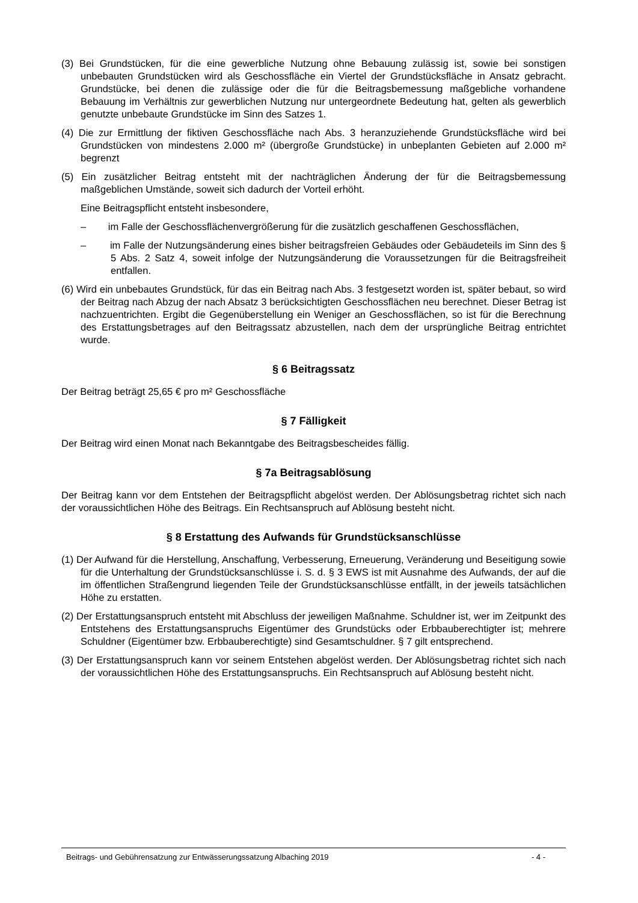(3) Bei Grundstücken, für die eine gewerbliche Nutzung ohne Bebauung zulässig ist, sowie bei sonstigen unbebauten Grundstücken wird als Geschossfläche ein Viertel der Grundstücksfläche in Ansatz gebracht. Grundstücke, bei denen die zulässige oder die für die Beitragsbemessung maßgebliche vorhandene Bebauung im Verhältnis zur gewerblichen Nutzung nur untergeordnete Bedeutung hat, gelten als gewerblich genutzte unbebaute Grundstücke im Sinn des Satzes 1.
(4) Die zur Ermittlung der fiktiven Geschossfläche nach Abs. 3 heranzuziehende Grundstücksfläche wird bei Grundstücken von mindestens 2.000 m² (übergroße Grundstücke) in unbeplanten Gebieten auf 2.000 m² begrenzt
(5) Ein zusätzlicher Beitrag entsteht mit der nachträglichen Änderung der für die Beitragsbemessung maßgeblichen Umstände, soweit sich dadurch der Vorteil erhöht.
Eine Beitragspflicht entsteht insbesondere,
– im Falle der Geschossflächenvergrößerung für die zusätzlich geschaffenen Geschossflächen,
– im Falle der Nutzungsänderung eines bisher beitragsfreien Gebäudes oder Gebäudeteils im Sinn des § 5 Abs. 2 Satz 4, soweit infolge der Nutzungsänderung die Voraussetzungen für die Beitragsfreiheit entfallen.
(6) Wird ein unbebautes Grundstück, für das ein Beitrag nach Abs. 3 festgesetzt worden ist, später bebaut, so wird der Beitrag nach Abzug der nach Absatz 3 berücksichtigten Geschossflächen neu berechnet. Dieser Betrag ist nachzuentrichten. Ergibt die Gegenüberstellung ein Weniger an Geschossflächen, so ist für die Berechnung des Erstattungsbetrages auf den Beitragssatz abzustellen, nach dem der ursprüngliche Beitrag entrichtet wurde.
§ 6 Beitragssatz
Der Beitrag beträgt 25,65 € pro m² Geschossfläche
§ 7 Fälligkeit
Der Beitrag wird einen Monat nach Bekanntgabe des Beitragsbescheides fällig.
§ 7a Beitragsablösung
Der Beitrag kann vor dem Entstehen der Beitragspflicht abgelöst werden. Der Ablösungsbetrag richtet sich nach der voraussichtlichen Höhe des Beitrags. Ein Rechtsanspruch auf Ablösung besteht nicht.
§ 8 Erstattung des Aufwands für Grundstücksanschlüsse
(1) Der Aufwand für die Herstellung, Anschaffung, Verbesserung, Erneuerung, Veränderung und Beseitigung sowie für die Unterhaltung der Grundstücksanschlüsse i. S. d. § 3 EWS ist mit Ausnahme des Aufwands, der auf die im öffentlichen Straßengrund liegenden Teile der Grundstücksanschlüsse entfällt, in der jeweils tatsächlichen Höhe zu erstatten.
(2) Der Erstattungsanspruch entsteht mit Abschluss der jeweiligen Maßnahme. Schuldner ist, wer im Zeitpunkt des Entstehens des Erstattungsanspruchs Eigentümer des Grundstücks oder Erbbauberechtigter ist; mehrere Schuldner (Eigentümer bzw. Erbbauberechtigte) sind Gesamtschuldner. § 7 gilt entsprechend.
(3) Der Erstattungsanspruch kann vor seinem Entstehen abgelöst werden. Der Ablösungsbetrag richtet sich nach der voraussichtlichen Höhe des Erstattungsanspruchs. Ein Rechtsanspruch auf Ablösung besteht nicht.
Beitrags- und Gebührensatzung zur Entwässerungssatzung Albaching 2019 - 4 -